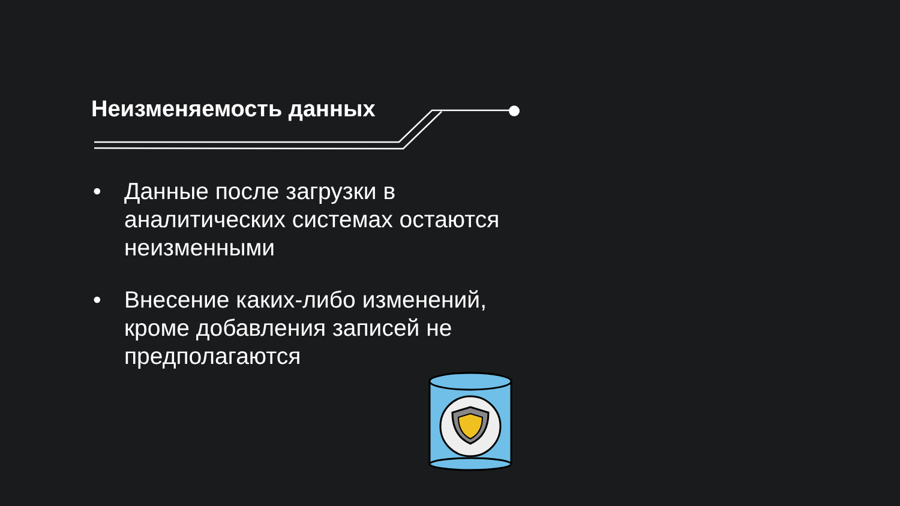Неизменяемость данных
• Данные после загрузки в аналитических системах остаются неизменными
• Внесение каких-либо изменений, кроме добавления записей не предполагаются